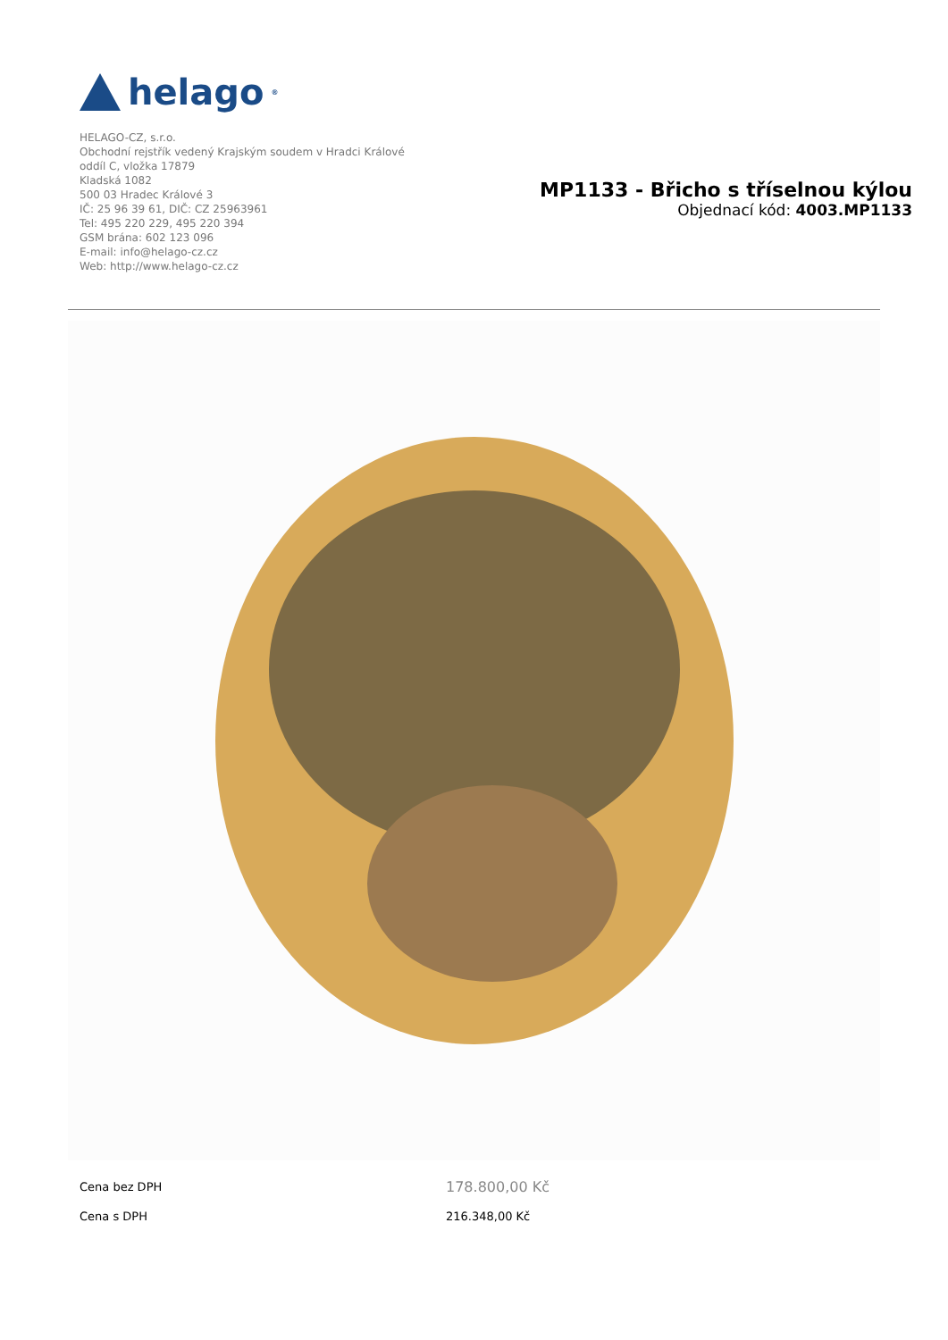helago<sup>®</sup>
HELAGO-CZ, s.r.o.
Obchodní rejstřík vedený Krajským soudem v Hradci Králové
oddíl C, vložka 17879
Kladská 1082
500 03 Hradec Králové 3
IČ: 25 96 39 61, DIČ: CZ 25963961
Tel: 495 220 229, 495 220 394
GSM brána: 602 123 096
E-mail: info@helago-cz.cz
Web: http://www.helago-cz.cz
MP1133 - Břicho s tříselnou kýlou
Objednací kód: 4003.MP1133
| Cena bez DPH | 178.800,00 Kč |
| Cena s DPH | 216.348,00 Kč |